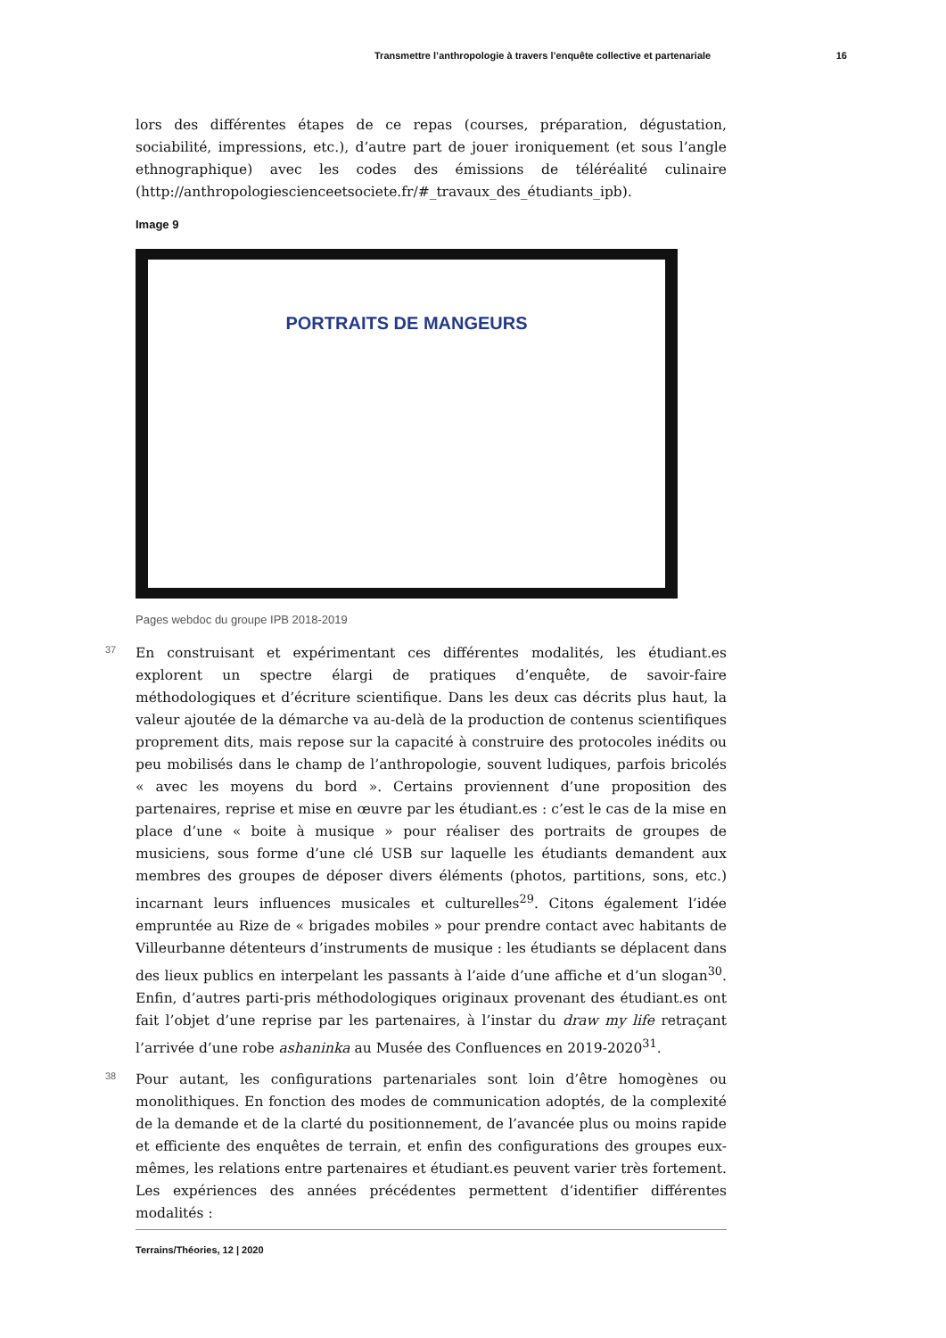Transmettre l’anthropologie à travers l’enquête collective et partenariale 16
lors des différentes étapes de ce repas (courses, préparation, dégustation, sociabilité, impressions, etc.), d’autre part de jouer ironiquement (et sous l’angle ethnographique) avec les codes des émissions de téléréalité culinaire (http://anthropologiescienceetsociete.fr/#_travaux_des_étudiants_ipb).
Image 9
PORTRAITS DE MANGEURS
Pages webdoc du groupe IPB 2018-2019
37 En construisant et expérimentant ces différentes modalités, les étudiant.es explorent un spectre élargi de pratiques d’enquête, de savoir-faire méthodologiques et d’écriture scientifique. Dans les deux cas décrits plus haut, la valeur ajoutée de la démarche va au-delà de la production de contenus scientifiques proprement dits, mais repose sur la capacité à construire des protocoles inédits ou peu mobilisés dans le champ de l’anthropologie, souvent ludiques, parfois bricolés « avec les moyens du bord ». Certains proviennent d’une proposition des partenaires, reprise et mise en œuvre par les étudiant.es : c’est le cas de la mise en place d’une « boite à musique » pour réaliser des portraits de groupes de musiciens, sous forme d’une clé USB sur laquelle les étudiants demandent aux membres des groupes de déposer divers éléments (photos, partitions, sons, etc.) incarnant leurs influences musicales et culturelles<sup>29</sup>. Citons également l’idée empruntée au Rize de « brigades mobiles » pour prendre contact avec habitants de Villeurbanne détenteurs d’instruments de musique : les étudiants se déplacent dans des lieux publics en interpelant les passants à l’aide d’une affiche et d’un slogan<sup>30</sup>. Enfin, d’autres parti-pris méthodologiques originaux provenant des étudiant.es ont fait l’objet d’une reprise par les partenaires, à l’instar du draw my life retraçant l’arrivée d’une robe ashaninka au Musée des Confluences en 2019-2020<sup>31</sup>.
38 Pour autant, les configurations partenariales sont loin d’être homogènes ou monolithiques. En fonction des modes de communication adoptés, de la complexité de la demande et de la clarté du positionnement, de l’avancée plus ou moins rapide et efficiente des enquêtes de terrain, et enfin des configurations des groupes eux-mêmes, les relations entre partenaires et étudiant.es peuvent varier très fortement. Les expériences des années précédentes permettent d’identifier différentes modalités :
Terrains/Théories, 12 | 2020